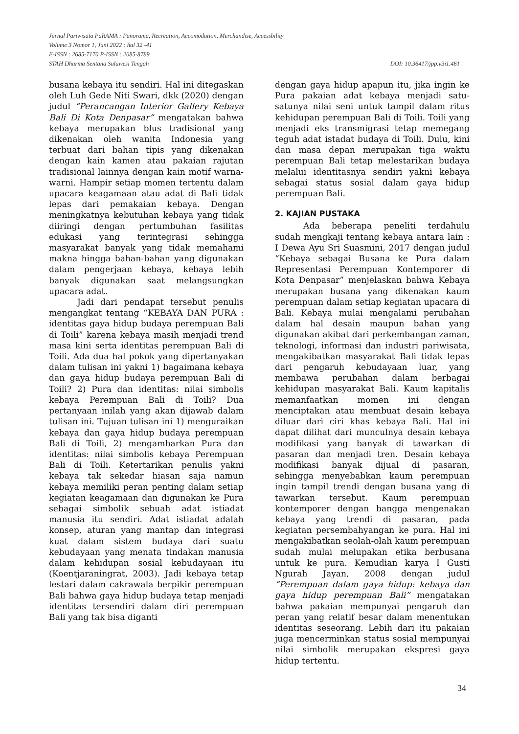Jurnal Pariwisata PaRAMA : Panorama, Recreation, Accomodation, Merchandise, Accessbility
Volume 3 Nomor 1, Juni 2022 : hal 32 -41
E-ISSN : 2685-7170 P-ISSN : 2685-8789
STAH Dharma Sentana Sulawesi Tengah DOI: 10.36417/jpp.v3i1.461
busana kebaya itu sendiri. Hal ini ditegaskan oleh Luh Gede Niti Swari, dkk (2020) dengan judul “Perancangan Interior Gallery Kebaya Bali Di Kota Denpasar” mengatakan bahwa kebaya merupakan blus tradisional yang dikenakan oleh wanita Indonesia yang terbuat dari bahan tipis yang dikenakan dengan kain kamen atau pakaian rajutan tradisional lainnya dengan kain motif warna-warni. Hampir setiap momen tertentu dalam upacara keagamaan atau adat di Bali tidak lepas dari pemakaian kebaya. Dengan meningkatnya kebutuhan kebaya yang tidak diiringi dengan pertumbuhan fasilitas edukasi yang terintegrasi sehingga masyarakat banyak yang tidak memahami makna hingga bahan-bahan yang digunakan dalam pengerjaan kebaya, kebaya lebih banyak digunakan saat melangsungkan upacara adat.
Jadi dari pendapat tersebut penulis mengangkat tentang “KEBAYA DAN PURA : identitas gaya hidup budaya perempuan Bali di Toili” karena kebaya masih menjadi trend masa kini serta identitas perempuan Bali di Toili. Ada dua hal pokok yang dipertanyakan dalam tulisan ini yakni 1) bagaimana kebaya dan gaya hidup budaya perempuan Bali di Toili? 2) Pura dan identitas: nilai simbolis kebaya Perempuan Bali di Toili? Dua pertanyaan inilah yang akan dijawab dalam tulisan ini. Tujuan tulisan ini 1) menguraikan kebaya dan gaya hidup budaya perempuan Bali di Toili, 2) mengambarkan Pura dan identitas: nilai simbolis kebaya Perempuan Bali di Toili. Ketertarikan penulis yakni kebaya tak sekedar hiasan saja namun kebaya memiliki peran penting dalam setiap kegiatan keagamaan dan digunakan ke Pura sebagai simbolik sebuah adat istiadat manusia itu sendiri. Adat istiadat adalah konsep, aturan yang mantap dan integrasi kuat dalam sistem budaya dari suatu kebudayaan yang menata tindakan manusia dalam kehidupan sosial kebudayaan itu (Koentjaraningrat, 2003). Jadi kebaya tetap lestari dalam cakrawala berpikir perempuan Bali bahwa gaya hidup budaya tetap menjadi identitas tersendiri dalam diri perempuan Bali yang tak bisa diganti
dengan gaya hidup apapun itu, jika ingin ke Pura pakaian adat kebaya menjadi satu-satunya nilai seni untuk tampil dalam ritus kehidupan perempuan Bali di Toili. Toili yang menjadi eks transmigrasi tetap memegang teguh adat istadat budaya di Toili. Dulu, kini dan masa depan merupakan tiga waktu perempuan Bali tetap melestarikan budaya melalui identitasnya sendiri yakni kebaya sebagai status sosial dalam gaya hidup perempuan Bali.
2. KAJIAN PUSTAKA
Ada beberapa peneliti terdahulu sudah mengkaji tentang kebaya antara lain : I Dewa Ayu Sri Suasmini, 2017 dengan judul “Kebaya sebagai Busana ke Pura dalam Representasi Perempuan Kontemporer di Kota Denpasar” menjelaskan bahwa Kebaya merupakan busana yang dikenakan kaum perempuan dalam setiap kegiatan upacara di Bali. Kebaya mulai mengalami perubahan dalam hal desain maupun bahan yang digunakan akibat dari perkembangan zaman, teknologi, informasi dan industri pariwisata, mengakibatkan masyarakat Bali tidak lepas dari pengaruh kebudayaan luar, yang membawa perubahan dalam berbagai kehidupan masyarakat Bali. Kaum kapitalis memanfaatkan momen ini dengan menciptakan atau membuat desain kebaya diluar dari ciri khas kebaya Bali. Hal ini dapat dilihat dari munculnya desain kebaya modifikasi yang banyak di tawarkan di pasaran dan menjadi tren. Desain kebaya modifikasi banyak dijual di pasaran, sehingga menyebabkan kaum perempuan ingin tampil trendi dengan busana yang di tawarkan tersebut. Kaum perempuan kontemporer dengan bangga mengenakan kebaya yang trendi di pasaran, pada kegiatan persembahyangan ke pura. Hal ini mengakibatkan seolah-olah kaum perempuan sudah mulai melupakan etika berbusana untuk ke pura. Kemudian karya I Gusti Ngurah Jayan, 2008 dengan judul “Perempuan dalam gaya hidup: kebaya dan gaya hidup perempuan Bali” mengatakan bahwa pakaian mempunyai pengaruh dan peran yang relatif besar dalam menentukan identitas seseorang. Lebih dari itu pakaian juga mencerminkan status sosial mempunyai nilai simbolik merupakan ekspresi gaya hidup tertentu.
34